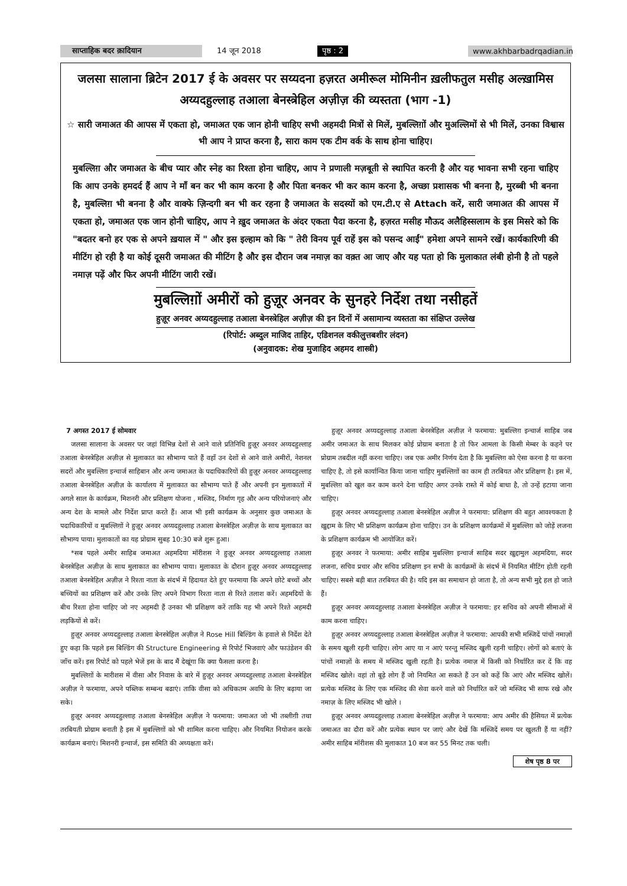साप्ताहिक बदर क़ादियान 14 जून 2018 पृष्ठ : 2
www.akhbarbadrqadian.in
जलसा सालाना ब्रिटेन 2017 ई के अवसर पर सय्यदना हज़रत अमीरूल मोमिनीन ख़लीफतुल मसीह अल्ख़ामिस अय्यदहुल्लाह तआला बेनस्त्रेहिल अज़ीज़ की व्यस्तता (भाग -1)
☆ सारी जमाअत की आपस में एकता हो, जमाअत एक जान होनी चाहिए सभी अहमदी मित्रों से मिलें, मुबल्लिग़ों और मुअल्लिमों से भी मिलें, उनका विश्वास भी आप ने प्राप्त करना है, सारा काम एक टीम वर्क के साथ होना चाहिए।
मुबल्लिग़ और जमाअत के बीच प्यार और स्नेह का रिश्ता होना चाहिए, आप ने प्रणाली मज़बूती से स्थापित करनी है और यह भावना सभी रहना चाहिए कि आप उनके हमदर्द हैं आप ने माँ बन कर भी काम करना है और पिता बनकर भी कर काम करना है, अच्छा प्रशासक भी बनना है, मुरब्बी भी बनना है, मुबल्लिग़ भी बनना है और वाक्फे ज़िन्दगी बन भी कर रहना है जमाअत के सदस्यों को एम.टी.ए से Attach करें, सारी जमाअत की आपस में एकता हो, जमाअत एक जान होनी चाहिए, आप ने ख़ुद जमाअत के अंदर एकता पैदा करना है, हज़रत मसीह मौऊद अलैहिस्सलाम के इस मिसरे को कि "बदतर बनो हर एक से अपने ख़याल में " और इस इल्हाम को कि " तेरी विनय पूर्व राहें इस को पसन्द आईं" हमेशा अपने सामने रखें। कार्यकारिणी की मीटिंग हो रही है या कोई दूसरी जमाअत की मीटिंग है और इस दौरान जब नमाज़ का वक़्त आ जाए और यह पता हो कि मुलाकात लंबी होनी है तो पहले नमाज़ पढ़ें और फिर अपनी मीटिंग जारी रखें।
मुबल्लिग़ों अमीरों को हुज़ूर अनवर के सुनहरे निर्देश तथा नसीहतें
हुज़ूर अनवर अय्यदहुल्लाह तआला बेनस्त्रेहिल अज़ीज़ की इन दिनों में असामान्य व्यस्तता का संक्षिप्त उल्लेख
(रिपोर्ट: अब्दुल माजिद ताहिर, एडिशनल वकीलुत्तबशीर लंदन)
(अनुवादक: शेख मुजाहिद अहमद शास्त्री)
7 अगस्त 2017 ई सोमवार
जलसा सालाना के अवसर पर जहां विभिन्न देशों से आने वाले प्रतिनिधि हुज़ूर अनवर अय्यदहुल्लाह तआला बेनस्त्रेहिल अज़ीज़ से मुलाकात का सौभाग्य पाते हैं वहाँ उन देशों से आने वाले अमीरों, नेशनल सदरों और मुबल्लिग़ इन्चार्ज साहिबान और अन्य जमाअत के पदाधिकारियों की हुज़ूर अनवर अय्यदहुल्लाह तआला बेनस्त्रेहिल अज़ीज़ के कार्यालय में मुलाकात का सौभाग्य पाते हैं और अपनी इन मुलाकातों में अगले साल के कार्यक्रम, मिशनरी और प्रशिक्षण योजना , मस्जिद, निर्माण गृह और अन्य परियोजनाएं और अन्य देश के मामले और निर्देश प्राप्त करते हैं। आज भी इसी कार्यक्रम के अनुसार कुछ जमाअत के पदाधिकारियों व मुबल्लिग़ों ने हुज़ूर अनवर अय्यदहुल्लाह तआला बेनस्त्रेहिल अज़ीज़ के साथ मुलाकात का सौभाग्य पाया। मुलाकातों का यह प्रोग्राम सुबह 10:30 बजे शुरू हुआ।
*सब पहले अमीर साहिब जमाअत अहमदिया मॉरीशस ने हुज़ूर अनवर अय्यदहुल्लाह तआला बेनस्त्रेहिल अज़ीज़ के साथ मुलाकात का सौभाग्य पाया। मुलाकात के दौरान हुज़ूर अनवर अय्यदहुल्लाह तआला बेनस्त्रेहिल अज़ीज़ ने रिश्ता नाता के संदर्भ में हिदायत देते हुए फरमाया कि अपने छोटे बच्चों और बच्चियों का प्रशिक्षण करें और उनके लिए अपने विभाग रिश्ता नाता से रिश्ते तलाश करें। अहमदियों के बीच रिश्ता होना चाहिए जो नए अहमदी हैं उनका भी प्रशिक्षण करें ताकि यह भी अपने रिश्ते अहमदी लड़कियों से करें।
हुज़ूर अनवर अय्यदहुल्लाह तआला बेनस्त्रेहिल अज़ीज़ ने Rose Hill बिल्डिंग के हवाले से निर्देश देते हुए कहा कि पहले इस बिल्डिंग की Structure Engineering से रिपोर्ट भिजवाएं और फाउंडेशन की जाँच करें। इस रिपोर्ट को पहले भेजें इस के बाद मैं देखूंगा कि क्या फैसला करना है।
मुबल्लिग़ों के मारीशस में वीसा और निवास के बारे में हुज़ूर अनवर अय्यदहुल्लाह तआला बेनस्त्रेहिल अज़ीज़ ने फरमाया, अपने पब्लिक सम्बन्ध बढाएं। ताकि वीसा को अधिकतम अवधि के लिए बढ़ाया जा सके।
हुज़ूर अनवर अय्यदहुल्लाह तआला बेनस्त्रेहिल अज़ीज़ ने फरमाया: जमाअत जो भी तब्लीग़ी तथा तरबियती प्रोग्राम बनाती है इस में मुबल्लिग़ों को भी शामिल करना चाहिए। और नियमित नियोजन करके कार्यक्रम बनाएं। मिशनरी इन्चार्ज, इस समिति की अध्यक्षता करें।
हुज़ूर अनवर अय्यदहुल्लाह तआला बेनस्त्रेहिल अज़ीज़ ने फरमाया: मुबल्लिग़ इन्चार्ज साहिब जब अमीर जमाअत के साथ मिलकर कोई प्रोग्राम बनाता है तो फिर आमला के किसी मेम्बर के कहने पर प्रोग्राम तबदील नहीं करना चाहिए। जब एक अमीर निर्णय देता है कि मुबल्लिग़ को ऐसा करना है या करना चाहिए है, तो इसे कार्यान्वित किया जाना चाहिए मुबल्लिग़ों का काम ही तरबियत और प्रशिक्षण है। इस में, मुबल्लिग़ को खुल कर काम करने देना चाहिए अगर उनके रास्ते में कोई बाधा है, तो उन्हें हटाया जाना चाहिए।
हुज़ूर अनवर अय्यदहुल्लाह तआला बेनस्त्रेहिल अज़ीज़ ने फरमाया: प्रशिक्षण की बहुत आवश्यकता है ख़ुद्दाम के लिए भी प्रशिक्षण कार्यक्रम होना चाहिए। उन के प्रशिक्षण कार्यक्रमों में मुबल्लिग़ को जोड़ें लजना के प्रशिक्षण कार्यक्रम भी आयोजित करें।
हुज़ूर अनवर ने फरमाया: अमीर साहिब मुबल्लिग़ इन्चार्ज साहिब सदर ख़ुद्दामुल अहमदिया, सदर लजना, सचिव प्रचार और सचिव प्रशिक्षण इन सभी के कार्यक्रमों के संदर्भ में नियमित मीटिंग होती रहनी चाहिए। सबसे बड़ी बात तरबियत की है। यदि इस का समाधान हो जाता है, तो अन्य सभी मुद्दे हल हो जाते हैं।
हुज़ूर अनवर अय्यदहुल्लाह तआला बेनस्त्रेहिल अज़ीज़ ने फरमाया: हर सचिव को अपनी सीमाओं में काम करना चाहिए।
हुज़ूर अनवर अय्यदहुल्लाह तआला बेनस्त्रेहिल अज़ीज़ ने फरमाया: आपकी सभी मस्जिदें पांचों नमाज़ों के समय खुली रहनी चाहिए। लोग आए या न आएं परन्तु मस्जिद खुली रहनी चाहिए। लोगों को बताएं के पांचों नमाज़ों के समय में मस्जिद खुली रहती है। प्रत्येक नमाज़ में किसी को निर्धारित कर दें कि वह मस्जिद खोले। वहां तो बूढ़े लोग हैं जो नियमित आ सकते हैं उन को कहें कि आएं और मस्जिद खोलें। प्रत्येक मस्जिद के लिए एक मस्जिद की सेवा करने वाले को निर्धारित करें जो मस्जिद भी साफ रखे और नमाज़ के लिए मस्जिद भी खोले ।
हुज़ूर अनवर अय्यदहुल्लाह तआला बेनस्त्रेहिल अज़ीज़ ने फरमाया: आप अमीर की हैसियत में प्रत्येक जमाअत का दौरा करें और प्रत्येक स्थान पर जाएं और देखें कि मस्जिदें समय पर खुलती हैं या नहीं? अमीर साहिब मॉरीशस की मुलाकात 10 बज कर 55 मिनट तक चली।
शेष पृष्ठ 8 पर